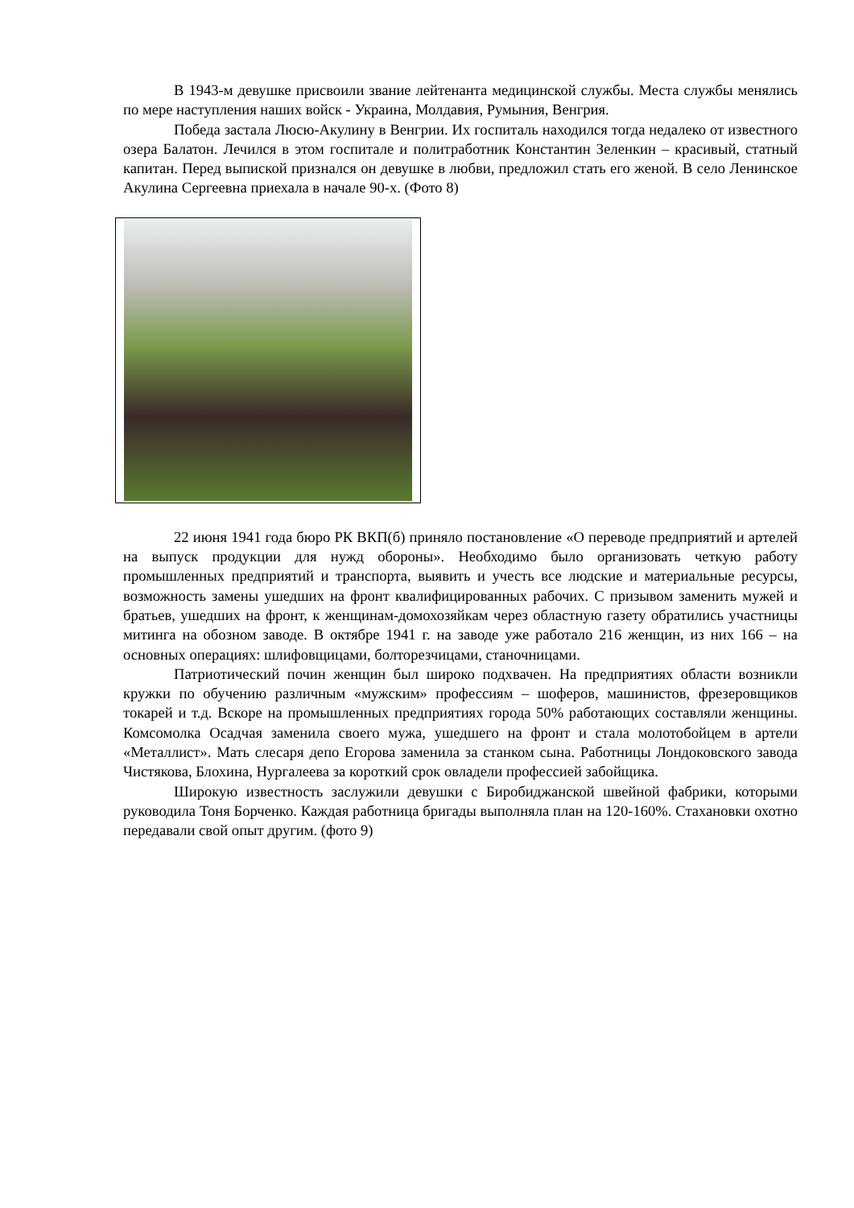В 1943-м девушке присвоили звание лейтенанта медицинской службы. Места службы менялись по мере наступления наших войск - Украина, Молдавия, Румыния, Венгрия.
Победа застала Люсю-Акулину в Венгрии. Их госпиталь находился тогда недалеко от известного озера Балатон. Лечился в этом госпитале и политработник Константин Зеленкин – красивый, статный капитан. Перед выпиской признался он девушке в любви, предложил стать его женой. В село Ленинское Акулина Сергеевна приехала в начале 90-х. (Фото 8)
22 июня 1941 года бюро РК ВКП(б) приняло постановление «О переводе предприятий и артелей на выпуск продукции для нужд обороны». Необходимо было организовать четкую работу промышленных предприятий и транспорта, выявить и учесть все людские и материальные ресурсы, возможность замены ушедших на фронт квалифицированных рабочих. С призывом заменить мужей и братьев, ушедших на фронт, к женщинам-домохозяйкам через областную газету обратились участницы митинга на обозном заводе. В октябре 1941 г. на заводе уже работало 216 женщин, из них 166 – на основных операциях: шлифовщицами, болторезчицами, станочницами.
Патриотический почин женщин был широко подхвачен. На предприятиях области возникли кружки по обучению различным «мужским» профессиям – шоферов, машинистов, фрезеровщиков токарей и т.д. Вскоре на промышленных предприятиях города 50% работающих составляли женщины. Комсомолка Осадчая заменила своего мужа, ушедшего на фронт и стала молотобойцем в артели «Металлист». Мать слесаря депо Егорова заменила за станком сына. Работницы Лондоковского завода Чистякова, Блохина, Нургалеева за короткий срок овладели профессией забойщика.
Широкую известность заслужили девушки с Биробиджанской швейной фабрики, которыми руководила Тоня Борченко. Каждая работница бригады выполняла план на 120-160%. Стахановки охотно передавали свой опыт другим. (фото 9)